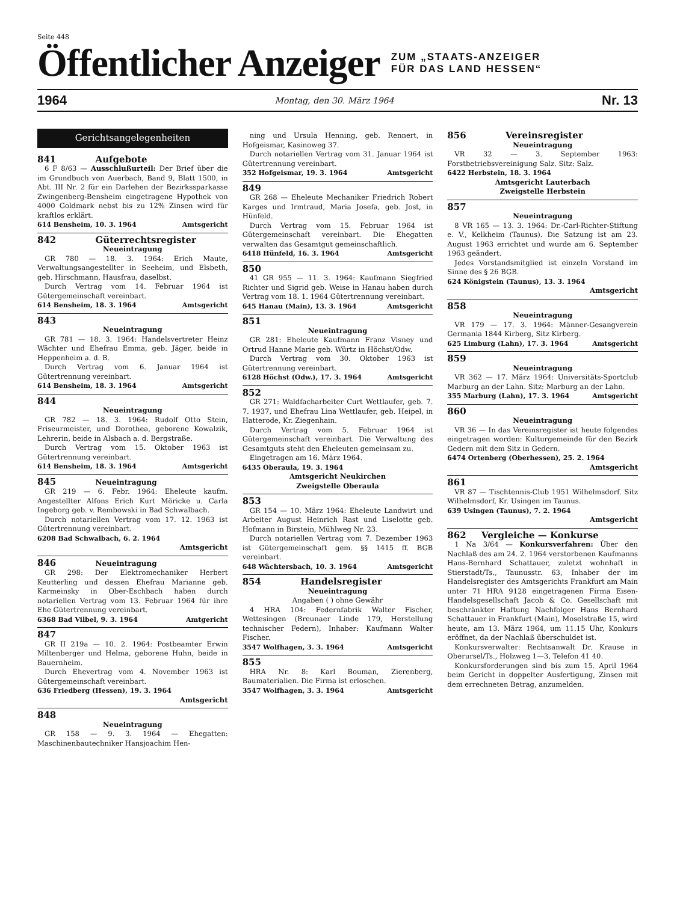Seite 448
Öffentlicher Anzeiger
ZUM „STAATS-ANZEIGER
FÜR DAS LAND HESSEN“
1964 Montag, den 30. März 1964 Nr. 13
Gerichtsangelegenheiten
841 Aufgebote
6 F 8/63 — Ausschlußurteil: Der Brief über die im Grundbuch von Auerbach, Band 9, Blatt 1500, in Abt. III Nr. 2 für ein Darlehen der Bezirkssparkasse Zwingenberg-Bensheim eingetragene Hypothek von 4000 Goldmark nebst bis zu 12% Zinsen wird für kraftlos erklärt.
614 Bensheim, 10. 3. 1964 Amtsgericht
842 Güterrechtsregister
Neueintragung
GR 780 — 18. 3. 1964: Erich Maute, Verwaltungsangestellter in Seeheim, und Elsbeth, geb. Hirschmann, Hausfrau, daselbst.
Durch Vertrag vom 14. Februar 1964 ist Gütergemeinschaft vereinbart.
614 Bensheim, 18. 3. 1964 Amtsgericht
843
Neueintragung
GR 781 — 18. 3. 1964: Handelsvertreter Heinz Wächter und Ehefrau Emma, geb. Jäger, beide in Heppenheim a. d. B.
Durch Vertrag vom 6. Januar 1964 ist Gütertrennung vereinbart.
614 Bensheim, 18. 3. 1964 Amtsgericht
844
Neueintragung
GR 782 — 18. 3. 1964: Rudolf Otto Stein, Friseurmeister, und Dorothea, geborene Kowalzik, Lehrerin, beide in Alsbach a. d. Bergstraße.
Durch Vertrag vom 15. Oktober 1963 ist Gütertrennung vereinbart.
614 Bensheim, 18. 3. 1964 Amtsgericht
845 Neueintragung
GR 219 — 6. Febr. 1964: Eheleute kaufm. Angestellter Alfons Erich Kurt Möricke u. Carla Ingeborg geb. v. Rembowski in Bad Schwalbach.
Durch notariellen Vertrag vom 17. 12. 1963 ist Gütertrennung vereinbart.
6208 Bad Schwalbach, 6. 2. 1964
Amtsgericht
846 Neueintragung
GR 298: Der Elektromechaniker Herbert Keutterling und dessen Ehefrau Marianne geb. Karmeinsky in Ober-Eschbach haben durch notariellen Vertrag vom 13. Februar 1964 für ihre Ehe Gütertrennung vereinbart.
6368 Bad Vilbel, 9. 3. 1964 Amtgericht
847
GR II 219a — 10. 2. 1964: Postbeamter Erwin Miltenberger und Helma, geborene Huhn, beide in Bauernheim.
Durch Ehevertrag vom 4. November 1963 ist Gütergemeinschaft vereinbart.
636 Friedberg (Hessen), 19. 3. 1964
Amtsgericht
848
Neueintragung
GR 158 — 9. 3. 1964 — Ehegatten: Maschinenbautechniker Hansjoachim Hen-
ning und Ursula Henning, geb. Rennert, in Hofgeismar, Kasinoweg 37.
Durch notariellen Vertrag vom 31. Januar 1964 ist Gütertrennung vereinbart.
352 Hofgeismar, 19. 3. 1964 Amtsgericht
849
GR 268 — Eheleute Mechaniker Friedrich Robert Karges und Irmtraud, Maria Josefa, geb. Jost, in Hünfeld.
Durch Vertrag vom 15. Februar 1964 ist Gütergemeinschaft vereinbart. Die Ehegatten verwalten das Gesamtgut gemeinschaftlich.
6418 Hünfeld, 16. 3. 1964 Amtsgericht
850
41 GR 955 — 11. 3. 1964: Kaufmann Siegfried Richter und Sigrid geb. Weise in Hanau haben durch Vertrag vom 18. 1. 1964 Gütertrennung vereinbart.
645 Hanau (Main), 13. 3. 1964 Amtsgericht
851
Neueintragung
GR 281: Eheleute Kaufmann Franz Visney und Ortrud Hanne Marie geb. Würtz in Höchst/Odw.
Durch Vertrag vom 30. Oktober 1963 ist Gütertrennung vereinbart.
6128 Höchst (Odw.), 17. 3. 1964 Amtsgericht
852
GR 271: Waldfacharbeiter Curt Wettlaufer, geb. 7. 7. 1937, und Ehefrau Lina Wettlaufer, geb. Heipel, in Hatterode, Kr. Ziegenhain.
Durch Vertrag vom 5. Februar 1964 ist Gütergemeinschaft vereinbart. Die Verwaltung des Gesamtguts steht den Eheleuten gemeinsam zu.
Eingetragen am 16. März 1964.
6435 Oberaula, 19. 3. 1964
Amtsgericht Neukirchen
Zweigstelle Oberaula
853
GR 154 — 10. März 1964: Eheleute Landwirt und Arbeiter August Heinrich Rast und Liselotte geb. Hofmann in Birstein, Mühlweg Nr. 23.
Durch notariellen Vertrag vom 7. Dezember 1963 ist Gütergemeinschaft gem. §§ 1415 ff. BGB vereinbart.
648 Wächtersbach, 10. 3. 1964 Amtsgericht
854 Handelsregister
Neueintragung
Angaben ( ) ohne Gewähr
4 HRA 104: Federnfabrik Walter Fischer, Wettesingen (Breunaer Linde 179, Herstellung technischer Federn), Inhaber: Kaufmann Walter Fischer.
3547 Wolfhagen, 3. 3. 1964 Amtsgericht
855
HRA Nr. 8: Karl Bouman, Zierenberg, Baumaterialien. Die Firma ist erloschen.
3547 Wolfhagen, 3. 3. 1964 Amtsgericht
856 Vereinsregister
Neueintragung
VR 32 — 3. September 1963: Forstbetriebsvereinigung Salz. Sitz: Salz.
6422 Herbstein, 18. 3. 1964
Amtsgericht Lauterbach
Zweigstelle Herbstein
857
Neueintragung
8 VR 165 — 13. 3. 1964: Dr.-Carl-Richter-Stiftung e. V., Kelkheim (Taunus). Die Satzung ist am 23. August 1963 errichtet und wurde am 6. September 1963 geändert.
Jedes Vorstandsmitglied ist einzeln Vorstand im Sinne des § 26 BGB.
624 Königstein (Taunus), 13. 3. 1964
Amtsgericht
858
Neueintragung
VR 179 — 17. 3. 1964: Männer-Gesangverein Germania 1844 Kirberg, Sitz Kirberg.
625 Limburg (Lahn), 17. 3. 1964 Amtsgericht
859
Neueintragung
VR 362 — 17. März 1964: Universitäts-Sportclub Marburg an der Lahn. Sitz: Marburg an der Lahn.
355 Marburg (Lahn), 17. 3. 1964 Amtsgericht
860
Neueintragung
VR 36 — In das Vereinsregister ist heute folgendes eingetragen worden: Kulturgemeinde für den Bezirk Gedern mit dem Sitz in Gedern.
6474 Ortenberg (Oberhessen), 25. 2. 1964
Amtsgericht
861
VR 87 — Tischtennis-Club 1951 Wilhelmsdorf. Sitz Wilhelmsdorf, Kr. Usingen im Taunus.
639 Usingen (Taunus), 7. 2. 1964
Amtsgericht
862 Vergleiche — Konkurse
1 Na 3/64 — Konkursverfahren: Über den Nachlaß des am 24. 2. 1964 verstorbenen Kaufmanns Hans-Bernhard Schattauer, zuletzt wohnhaft in Stierstadt/Ts., Taunusstr. 63, Inhaber der im Handelsregister des Amtsgerichts Frankfurt am Main unter 71 HRA 9128 eingetragenen Firma Eisen-Handelsgesellschaft Jacob & Co. Gesellschaft mit beschränkter Haftung Nachfolger Hans Bernhard Schattauer in Frankfurt (Main), Moselstraße 15, wird heute, am 13. März 1964, um 11.15 Uhr, Konkurs eröffnet, da der Nachlaß überschuldet ist.
Konkursverwalter: Rechtsanwalt Dr. Krause in Oberursel/Ts., Holzweg 1—3, Telefon 41 40.
Konkursforderungen sind bis zum 15. April 1964 beim Gericht in doppelter Ausfertigung, Zinsen mit dem errechneten Betrag, anzumelden.